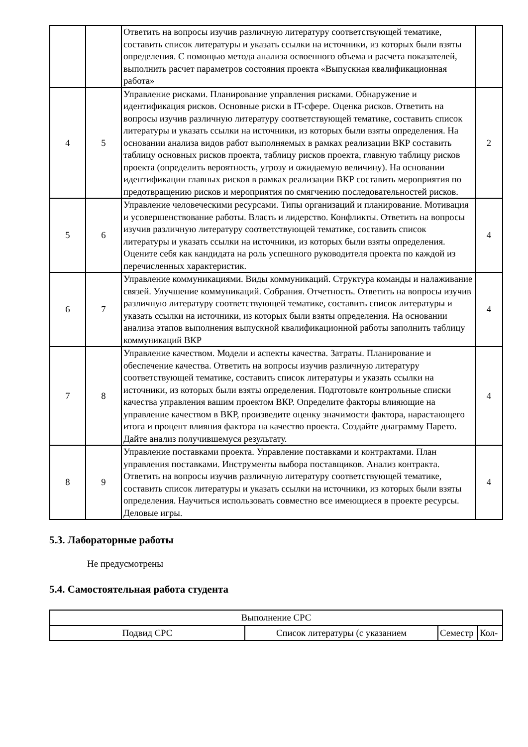| | | Ответить на вопросы изучив различную литературу соответствующей тематике, составить список литературы и указать ссылки на источники, из которых были взяты определения. С помощью метода анализа освоенного объема и расчета показателей, выполнить расчет параметров состояния проекта «Выпускная квалификационная работа» | |
| 4 | 5 | Управление рисками. Планирование управления рисками. Обнаружение и идентификация рисков. Основные риски в IT-сфере. Оценка рисков. Ответить на вопросы изучив различную литературу соответствующей тематике, составить список литературы и указать ссылки на источники, из которых были взяты определения. На основании анализа видов работ выполняемых в рамках реализации ВКР составить таблицу основных рисков проекта, таблицу рисков проекта, главную таблицу рисков проекта (определить вероятность, угрозу и ожидаемую величину). На основании идентификации главных рисков в рамках реализации ВКР составить мероприятия по предотвращению рисков и мероприятия по смягчению последовательностей рисков. | 2 |
| 5 | 6 | Управление человеческими ресурсами. Типы организаций и планирование. Мотивация и усовершенствование работы. Власть и лидерство. Конфликты. Ответить на вопросы изучив различную литературу соответствующей тематике, составить список литературы и указать ссылки на источники, из которых были взяты определения. Оцените себя как кандидата на роль успешного руководителя проекта по каждой из перечисленных характеристик. | 4 |
| 6 | 7 | Управление коммуникациями. Виды коммуникаций. Структура команды и налаживание связей. Улучшение коммуникаций. Собрания. Отчетность. Ответить на вопросы изучив различную литературу соответствующей тематике, составить список литературы и указать ссылки на источники, из которых были взяты определения. На основании анализа этапов выполнения выпускной квалификационной работы заполнить таблицу коммуникаций ВКР | 4 |
| 7 | 8 | Управление качеством. Модели и аспекты качества. Затраты. Планирование и обеспечение качества. Ответить на вопросы изучив различную литературу соответствующей тематике, составить список литературы и указать ссылки на источники, из которых были взяты определения. Подготовьте контрольные списки качества управления вашим проектом ВКР. Определите факторы влияющие на управление качеством в ВКР, произведите оценку значимости фактора, нарастающего итога и процент влияния фактора на качество проекта. Создайте диаграмму Парето. Дайте анализ получившемуся результату. | 4 |
| 8 | 9 | Управление поставками проекта. Управление поставками и контрактами. План управления поставками. Инструменты выбора поставщиков. Анализ контракта. Ответить на вопросы изучив различную литературу соответствующей тематике, составить список литературы и указать ссылки на источники, из которых были взяты определения. Научиться использовать совместно все имеющиеся в проекте ресурсы. Деловые игры. | 4 |
5.3. Лабораторные работы
Не предусмотрены
5.4. Самостоятельная работа студента
| Выполнение СРС | | | |
| Подвид СРС | Список литературы (с указанием | Семестр | Кол- |